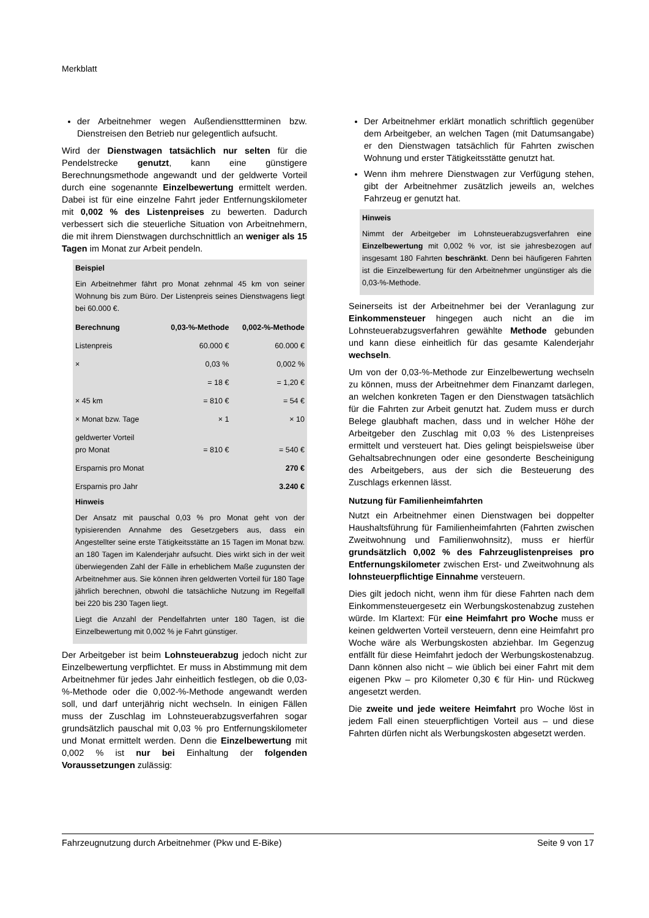Merkblatt
der Arbeitnehmer wegen Außendiensttterminen bzw. Dienstreisen den Betrieb nur gelegentlich aufsucht.
Wird der Dienstwagen tatsächlich nur selten für die Pendelstrecke genutzt, kann eine günstigere Berechnungsmethode angewandt und der geldwerte Vorteil durch eine sogenannte Einzelbewertung ermittelt werden. Dabei ist für eine einzelne Fahrt jeder Entfernungskilometer mit 0,002 % des Listenpreises zu bewerten. Dadurch verbessert sich die steuerliche Situation von Arbeitnehmern, die mit ihrem Dienstwagen durchschnittlich an weniger als 15 Tagen im Monat zur Arbeit pendeln.
Beispiel
Ein Arbeitnehmer fährt pro Monat zehnmal 45 km von seiner Wohnung bis zum Büro. Der Listenpreis seines Dienstwagens liegt bei 60.000 €.
| Berechnung | 0,03-%-Methode | 0,002-%-Methode |
| --- | --- | --- |
| Listenpreis | 60.000 € | 60.000 € |
| × | 0,03 % | 0,002 % |
| | = 18 € | = 1,20 € |
| × 45 km | = 810 € | = 54 € |
| × Monat bzw. Tage | × 1 | × 10 |
| geldwerter Vorteil pro Monat | = 810 € | = 540 € |
| Ersparnis pro Monat | | 270 € |
| Ersparnis pro Jahr | | 3.240 € |
Hinweis
Der Ansatz mit pauschal 0,03 % pro Monat geht von der typisierenden Annahme des Gesetzgebers aus, dass ein Angestellter seine erste Tätigkeitsstätte an 15 Tagen im Monat bzw. an 180 Tagen im Kalenderjahr aufsucht. Dies wirkt sich in der weit überwiegenden Zahl der Fälle in erheblichem Maße zugunsten der Arbeitnehmer aus. Sie können ihren geldwerten Vorteil für 180 Tage jährlich berechnen, obwohl die tatsächliche Nutzung im Regelfall bei 220 bis 230 Tagen liegt.
Liegt die Anzahl der Pendelfahrten unter 180 Tagen, ist die Einzelbewertung mit 0,002 % je Fahrt günstiger.
Der Arbeitgeber ist beim Lohnsteuerabzug jedoch nicht zur Einzelbewertung verpflichtet. Er muss in Abstimmung mit dem Arbeitnehmer für jedes Jahr einheitlich festlegen, ob die 0,03-%-Methode oder die 0,002-%-Methode angewandt werden soll, und darf unterjährig nicht wechseln. In einigen Fällen muss der Zuschlag im Lohnsteuerabzugsverfahren sogar grundsätzlich pauschal mit 0,03 % pro Entfernungskilometer und Monat ermittelt werden. Denn die Einzelbewertung mit 0,002 % ist nur bei Einhaltung der folgenden Voraussetzungen zulässig:
Der Arbeitnehmer erklärt monatlich schriftlich gegenüber dem Arbeitgeber, an welchen Tagen (mit Datumsangabe) er den Dienstwagen tatsächlich für Fahrten zwischen Wohnung und erster Tätigkeitsstätte genutzt hat.
Wenn ihm mehrere Dienstwagen zur Verfügung stehen, gibt der Arbeitnehmer zusätzlich jeweils an, welches Fahrzeug er genutzt hat.
Hinweis
Nimmt der Arbeitgeber im Lohnsteuerabzugsverfahren eine Einzelbewertung mit 0,002 % vor, ist sie jahresbezogen auf insgesamt 180 Fahrten beschränkt. Denn bei häufigeren Fahrten ist die Einzelbewertung für den Arbeitnehmer ungünstiger als die 0,03-%-Methode.
Seinerseits ist der Arbeitnehmer bei der Veranlagung zur Einkommensteuer hingegen auch nicht an die im Lohnsteuerabzugsverfahren gewählte Methode gebunden und kann diese einheitlich für das gesamte Kalenderjahr wechseln.
Um von der 0,03-%-Methode zur Einzelbewertung wechseln zu können, muss der Arbeitnehmer dem Finanzamt darlegen, an welchen konkreten Tagen er den Dienstwagen tatsächlich für die Fahrten zur Arbeit genutzt hat. Zudem muss er durch Belege glaubhaft machen, dass und in welcher Höhe der Arbeitgeber den Zuschlag mit 0,03 % des Listenpreises ermittelt und versteuert hat. Dies gelingt beispielsweise über Gehaltsabrechnungen oder eine gesonderte Bescheinigung des Arbeitgebers, aus der sich die Besteuerung des Zuschlags erkennen lässt.
Nutzung für Familienheimfahrten
Nutzt ein Arbeitnehmer einen Dienstwagen bei doppelter Haushaltsführung für Familienheimfahrten (Fahrten zwischen Zweitwohnung und Familienwohnsitz), muss er hierfür grundsätzlich 0,002 % des Fahrzeuglistenpreises pro Entfernungskilometer zwischen Erst- und Zweitwohnung als lohnsteuerpflichtige Einnahme versteuern.
Dies gilt jedoch nicht, wenn ihm für diese Fahrten nach dem Einkommensteuergesetz ein Werbungskostenabzug zustehen würde. Im Klartext: Für eine Heimfahrt pro Woche muss er keinen geldwerten Vorteil versteuern, denn eine Heimfahrt pro Woche wäre als Werbungskosten abziehbar. Im Gegenzug entfällt für diese Heimfahrt jedoch der Werbungskostenabzug. Dann können also nicht – wie üblich bei einer Fahrt mit dem eigenen Pkw – pro Kilometer 0,30 € für Hin- und Rückweg angesetzt werden.
Die zweite und jede weitere Heimfahrt pro Woche löst in jedem Fall einen steuerpflichtigen Vorteil aus – und diese Fahrten dürfen nicht als Werbungskosten abgesetzt werden.
Fahrzeugnutzung durch Arbeitnehmer (Pkw und E-Bike) Seite 9 von 17